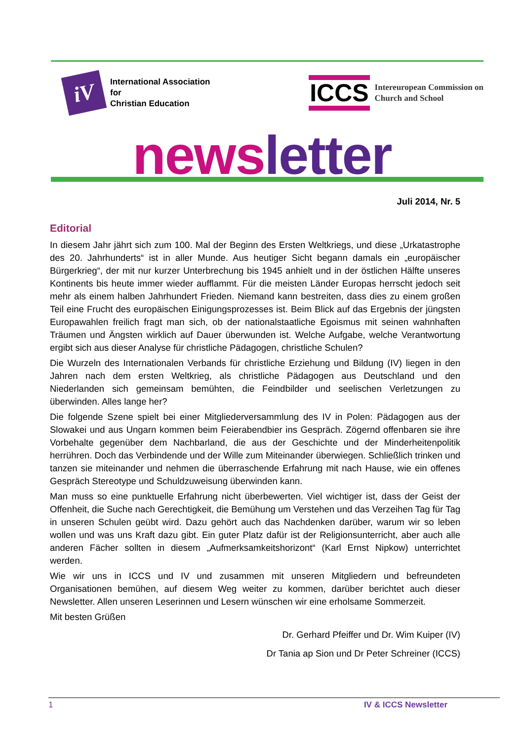iV
International Association
for
Christian Education
ICCS
Intereuropean Commission on
Church and School
news letter
Juli 2014, Nr. 5
Editorial
In diesem Jahr jährt sich zum 100. Mal der Beginn des Ersten Weltkriegs, und diese „Urkatastrophe des 20. Jahrhunderts“ ist in aller Munde. Aus heutiger Sicht begann damals ein „europäischer Bürgerkrieg“, der mit nur kurzer Unterbrechung bis 1945 anhielt und in der östlichen Hälfte unseres Kontinents bis heute immer wieder aufflammt. Für die meisten Länder Europas herrscht jedoch seit mehr als einem halben Jahrhundert Frieden. Niemand kann bestreiten, dass dies zu einem großen Teil eine Frucht des europäischen Einigungsprozesses ist. Beim Blick auf das Ergebnis der jüngsten Europawahlen freilich fragt man sich, ob der nationalstaatliche Egoismus mit seinen wahnhaften Träumen und Ängsten wirklich auf Dauer überwunden ist. Welche Aufgabe, welche Verantwortung ergibt sich aus dieser Analyse für christliche Pädagogen, christliche Schulen?
Die Wurzeln des Internationalen Verbands für christliche Erziehung und Bildung (IV) liegen in den Jahren nach dem ersten Weltkrieg, als christliche Pädagogen aus Deutschland und den Niederlanden sich gemeinsam bemühten, die Feindbilder und seelischen Verletzungen zu überwinden. Alles lange her?
Die folgende Szene spielt bei einer Mitgliederversammlung des IV in Polen: Pädagogen aus der Slowakei und aus Ungarn kommen beim Feierabendbier ins Gespräch. Zögernd offenbaren sie ihre Vorbehalte gegenüber dem Nachbarland, die aus der Geschichte und der Minderheitenpolitik herrühren. Doch das Verbindende und der Wille zum Miteinander überwiegen. Schließlich trinken und tanzen sie miteinander und nehmen die überraschende Erfahrung mit nach Hause, wie ein offenes Gespräch Stereotype und Schuldzuweisung überwinden kann.
Man muss so eine punktuelle Erfahrung nicht überbewerten. Viel wichtiger ist, dass der Geist der Offenheit, die Suche nach Gerechtigkeit, die Bemühung um Verstehen und das Verzeihen Tag für Tag in unseren Schulen geübt wird. Dazu gehört auch das Nachdenken darüber, warum wir so leben wollen und was uns Kraft dazu gibt. Ein guter Platz dafür ist der Religionsunterricht, aber auch alle anderen Fächer sollten in diesem „Aufmerksamkeitshorizont“ (Karl Ernst Nipkow) unterrichtet werden.
Wie wir uns in ICCS und IV und zusammen mit unseren Mitgliedern und befreundeten Organisationen bemühen, auf diesem Weg weiter zu kommen, darüber berichtet auch dieser Newsletter. Allen unseren Leserinnen und Lesern wünschen wir eine erholsame Sommerzeit.
Mit besten Grüßen
Dr. Gerhard Pfeiffer und Dr. Wim Kuiper (IV)
Dr Tania ap Sion und Dr Peter Schreiner (ICCS)
1 IV & ICCS Newsletter